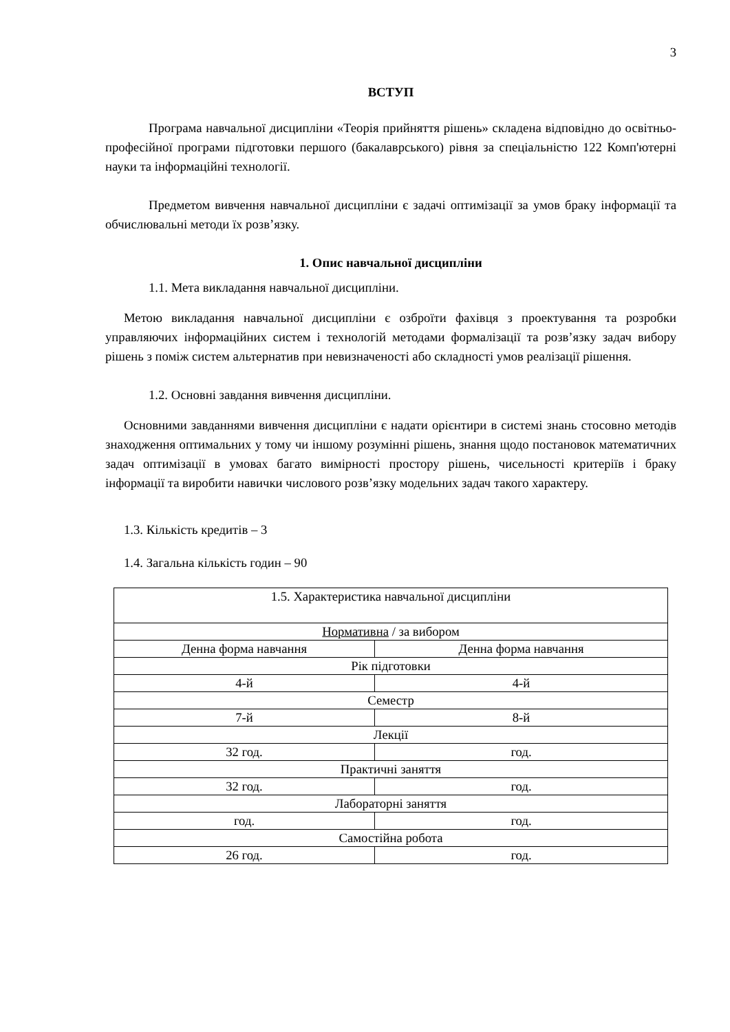3
ВСТУП
Програма навчальної дисципліни «Теорія прийняття рішень» складена відповідно до освітньо-професійної програми підготовки першого (бакалаврського) рівня за спеціальністю 122 Комп'ютерні науки та інформаційні технології.
Предметом вивчення навчальної дисципліни є задачі оптимізації за умов браку інформації та обчислювальні методи їх розв’язку.
1. Опис навчальної дисципліни
1.1. Мета викладання навчальної дисципліни.
Метою викладання навчальної дисципліни є озброїти фахівця з проектування та розробки управляючих інформаційних систем і технологій методами формалізації та розв’язку задач вибору рішень з поміж систем альтернатив при невизначеності або складності умов реалізації рішення.
1.2. Основні завдання вивчення дисципліни.
Основними завданнями вивчення дисципліни є надати орієнтири в системі знань стосовно методів знаходження оптимальних у тому чи іншому розумінні рішень, знання щодо постановок математичних задач оптимізації в умовах багато вимірності простору рішень, чисельності критеріїв і браку інформації та виробити навички числового розв’язку модельних задач такого характеру.
1.3. Кількість кредитів – 3
1.4. Загальна кількість годин – 90
| 1.5. Характеристика навчальної дисципліни | |
| Нормативна / за вибором | |
| Денна форма навчання | Денна форма навчання |
| Рік підготовки | |
| 4-й | 4-й |
| Семестр | |
| 7-й | 8-й |
| Лекції | |
| 32 год. | год. |
| Практичні заняття | |
| 32 год. | год. |
| Лабораторні заняття | |
| год. | год. |
| Самостійна робота | |
| 26 год. | год. |